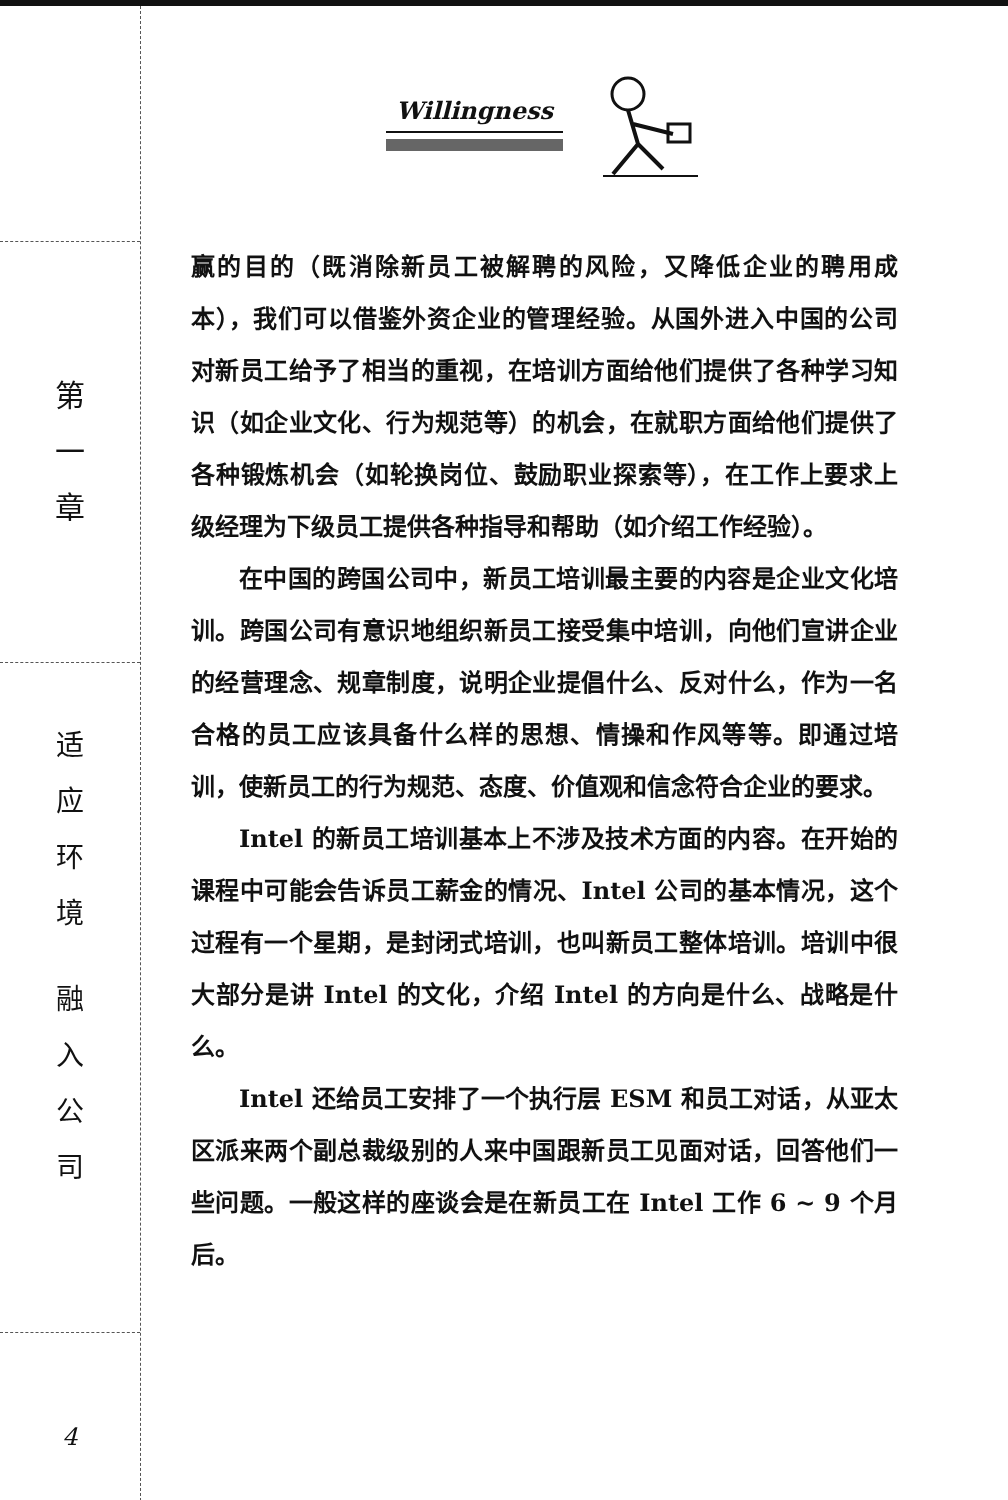第
一
章
适
应
环
境
融
入
公
司
4
Willingness
赢的目的（既消除新员工被解聘的风险，又降低企业的聘用成本），我们可以借鉴外资企业的管理经验。从国外进入中国的公司对新员工给予了相当的重视，在培训方面给他们提供了各种学习知识（如企业文化、行为规范等）的机会，在就职方面给他们提供了各种锻炼机会（如轮换岗位、鼓励职业探索等），在工作上要求上级经理为下级员工提供各种指导和帮助（如介绍工作经验）。
在中国的跨国公司中，新员工培训最主要的内容是企业文化培训。跨国公司有意识地组织新员工接受集中培训，向他们宣讲企业的经营理念、规章制度，说明企业提倡什么、反对什么，作为一名合格的员工应该具备什么样的思想、情操和作风等等。即通过培训，使新员工的行为规范、态度、价值观和信念符合企业的要求。
Intel 的新员工培训基本上不涉及技术方面的内容。在开始的课程中可能会告诉员工薪金的情况、Intel 公司的基本情况，这个过程有一个星期，是封闭式培训，也叫新员工整体培训。培训中很大部分是讲 Intel 的文化，介绍 Intel 的方向是什么、战略是什么。
Intel 还给员工安排了一个执行层 ESM 和员工对话，从亚太区派来两个副总裁级别的人来中国跟新员工见面对话，回答他们一些问题。一般这样的座谈会是在新员工在 Intel 工作 6 ~ 9 个月后。